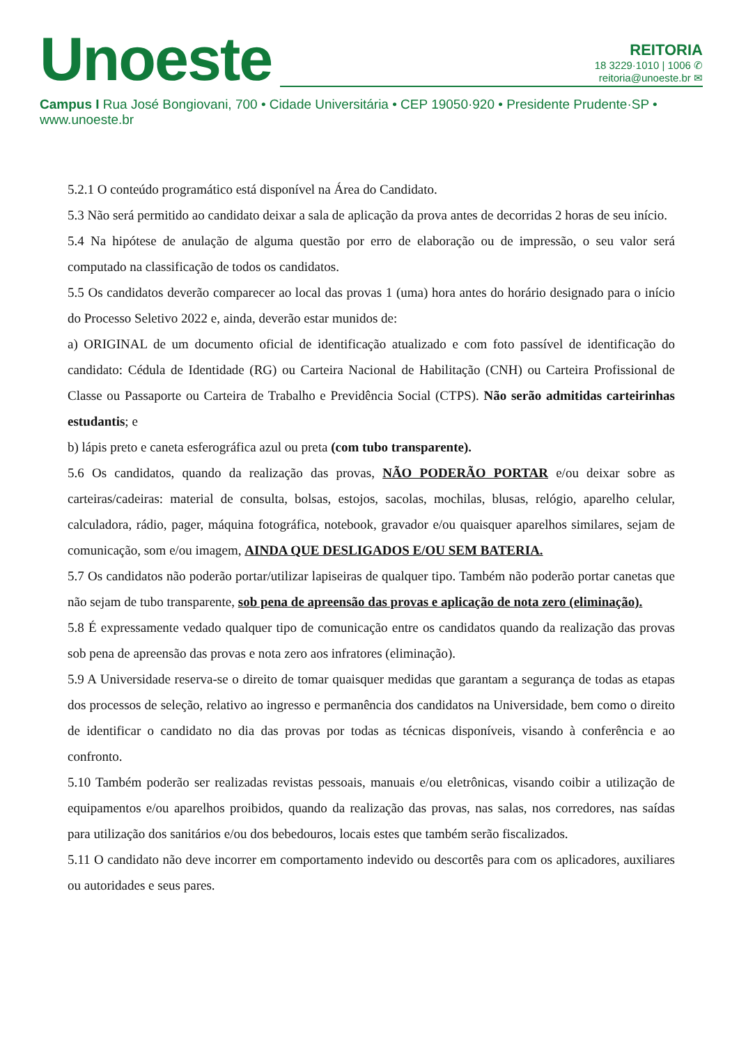Unoeste
REITORIA
18 3229·1010 | 1006 ✆
reitoria@unoeste.br ✉
Campus I Rua José Bongiovani, 700 • Cidade Universitária • CEP 19050·920 • Presidente Prudente·SP • www.unoeste.br
5.2.1 O conteúdo programático está disponível na Área do Candidato.
5.3 Não será permitido ao candidato deixar a sala de aplicação da prova antes de decorridas 2 horas de seu início.
5.4 Na hipótese de anulação de alguma questão por erro de elaboração ou de impressão, o seu valor será computado na classificação de todos os candidatos.
5.5 Os candidatos deverão comparecer ao local das provas 1 (uma) hora antes do horário designado para o início do Processo Seletivo 2022 e, ainda, deverão estar munidos de:
a) ORIGINAL de um documento oficial de identificação atualizado e com foto passível de identificação do candidato: Cédula de Identidade (RG) ou Carteira Nacional de Habilitação (CNH) ou Carteira Profissional de Classe ou Passaporte ou Carteira de Trabalho e Previdência Social (CTPS). Não serão admitidas carteirinhas estudantis; e
b) lápis preto e caneta esferográfica azul ou preta (com tubo transparente).
5.6 Os candidatos, quando da realização das provas, NÃO PODERÃO PORTAR e/ou deixar sobre as carteiras/cadeiras: material de consulta, bolsas, estojos, sacolas, mochilas, blusas, relógio, aparelho celular, calculadora, rádio, pager, máquina fotográfica, notebook, gravador e/ou quaisquer aparelhos similares, sejam de comunicação, som e/ou imagem, AINDA QUE DESLIGADOS E/OU SEM BATERIA.
5.7 Os candidatos não poderão portar/utilizar lapiseiras de qualquer tipo. Também não poderão portar canetas que não sejam de tubo transparente, sob pena de apreensão das provas e aplicação de nota zero (eliminação).
5.8 É expressamente vedado qualquer tipo de comunicação entre os candidatos quando da realização das provas sob pena de apreensão das provas e nota zero aos infratores (eliminação).
5.9 A Universidade reserva-se o direito de tomar quaisquer medidas que garantam a segurança de todas as etapas dos processos de seleção, relativo ao ingresso e permanência dos candidatos na Universidade, bem como o direito de identificar o candidato no dia das provas por todas as técnicas disponíveis, visando à conferência e ao confronto.
5.10 Também poderão ser realizadas revistas pessoais, manuais e/ou eletrônicas, visando coibir a utilização de equipamentos e/ou aparelhos proibidos, quando da realização das provas, nas salas, nos corredores, nas saídas para utilização dos sanitários e/ou dos bebedouros, locais estes que também serão fiscalizados.
5.11 O candidato não deve incorrer em comportamento indevido ou descortês para com os aplicadores, auxiliares ou autoridades e seus pares.